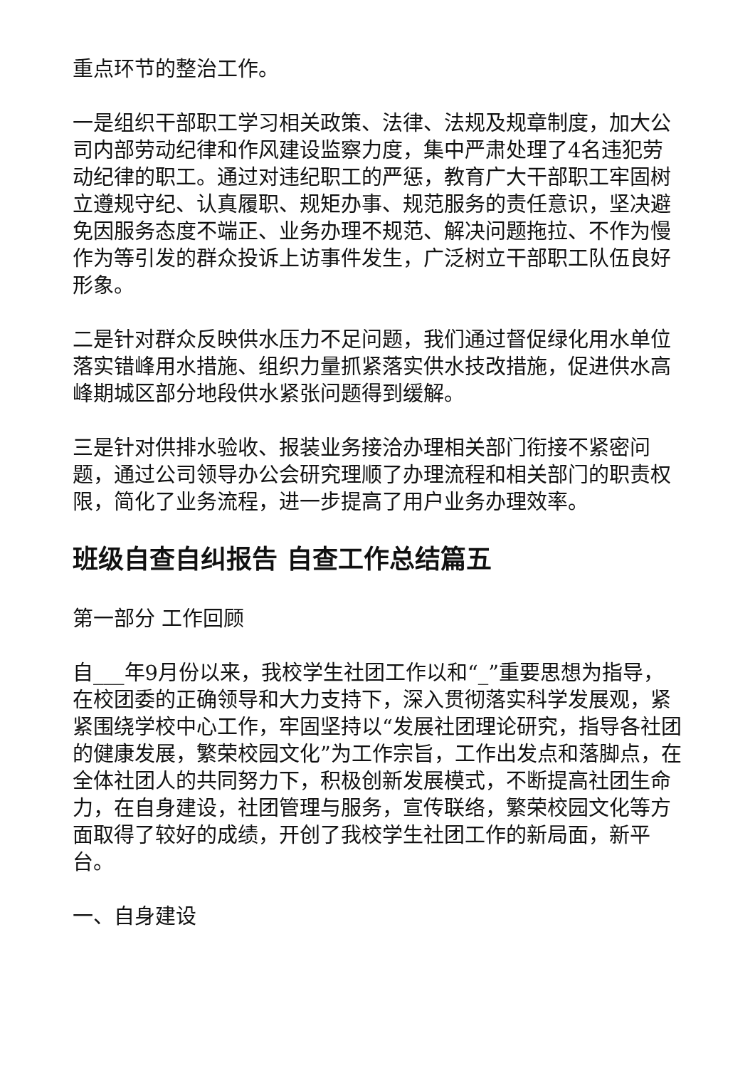重点环节的整治工作。
一是组织干部职工学习相关政策、法律、法规及规章制度，加大公司内部劳动纪律和作风建设监察力度，集中严肃处理了4名违犯劳动纪律的职工。通过对违纪职工的严惩，教育广大干部职工牢固树立遵规守纪、认真履职、规矩办事、规范服务的责任意识，坚决避免因服务态度不端正、业务办理不规范、解决问题拖拉、不作为慢作为等引发的群众投诉上访事件发生，广泛树立干部职工队伍良好形象。
二是针对群众反映供水压力不足问题，我们通过督促绿化用水单位落实错峰用水措施、组织力量抓紧落实供水技改措施，促进供水高峰期城区部分地段供水紧张问题得到缓解。
三是针对供排水验收、报装业务接洽办理相关部门衔接不紧密问题，通过公司领导办公会研究理顺了办理流程和相关部门的职责权限，简化了业务流程，进一步提高了用户业务办理效率。
班级自查自纠报告 自查工作总结篇五
第一部分 工作回顾
自___年9月份以来，我校学生社团工作以和“_”重要思想为指导，在校团委的正确领导和大力支持下，深入贯彻落实科学发展观，紧紧围绕学校中心工作，牢固坚持以“发展社团理论研究，指导各社团的健康发展，繁荣校园文化”为工作宗旨，工作出发点和落脚点，在全体社团人的共同努力下，积极创新发展模式，不断提高社团生命力，在自身建设，社团管理与服务，宣传联络，繁荣校园文化等方面取得了较好的成绩，开创了我校学生社团工作的新局面，新平台。
一、自身建设